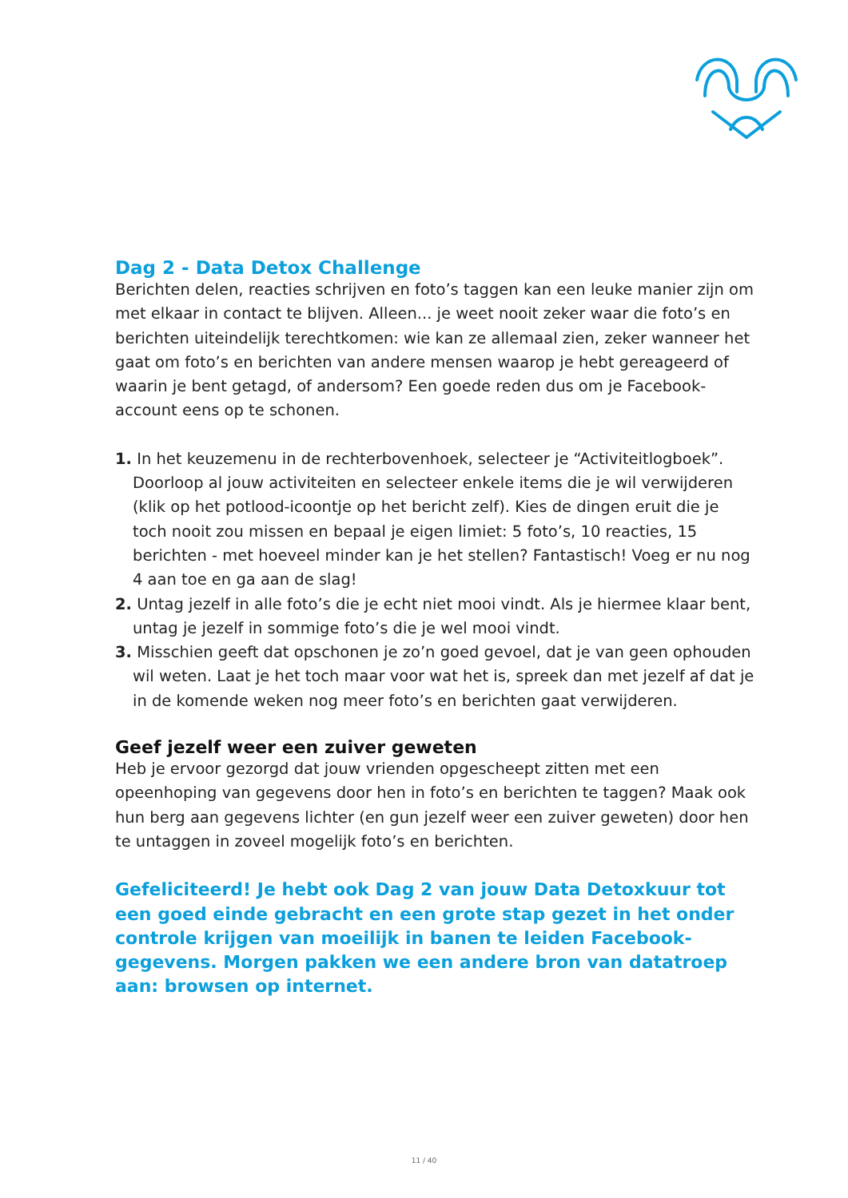Dag 2 - Data Detox Challenge
Berichten delen, reacties schrijven en foto’s taggen kan een leuke manier zijn om met elkaar in contact te blijven. Alleen... je weet nooit zeker waar die foto’s en berichten uiteindelijk terechtkomen: wie kan ze allemaal zien, zeker wanneer het gaat om foto’s en berichten van andere mensen waarop je hebt gereageerd of waarin je bent getagd, of andersom? Een goede reden dus om je Facebook-account eens op te schonen.
1. In het keuzemenu in de rechterbovenhoek, selecteer je “Activiteitlogboek”. Doorloop al jouw activiteiten en selecteer enkele items die je wil verwijderen (klik op het potlood-icoontje op het bericht zelf). Kies de dingen eruit die je toch nooit zou missen en bepaal je eigen limiet: 5 foto’s, 10 reacties, 15 berichten - met hoeveel minder kan je het stellen? Fantastisch! Voeg er nu nog 4 aan toe en ga aan de slag!
2. Untag jezelf in alle foto’s die je echt niet mooi vindt. Als je hiermee klaar bent, untag je jezelf in sommige foto’s die je wel mooi vindt.
3. Misschien geeft dat opschonen je zo’n goed gevoel, dat je van geen ophouden wil weten. Laat je het toch maar voor wat het is, spreek dan met jezelf af dat je in de komende weken nog meer foto’s en berichten gaat verwijderen.
Geef jezelf weer een zuiver geweten
Heb je ervoor gezorgd dat jouw vrienden opgescheept zitten met een opeenhoping van gegevens door hen in foto’s en berichten te taggen? Maak ook hun berg aan gegevens lichter (en gun jezelf weer een zuiver geweten) door hen te untaggen in zoveel mogelijk foto’s en berichten.
Gefeliciteerd! Je hebt ook Dag 2 van jouw Data Detoxkuur tot een goed einde gebracht en een grote stap gezet in het onder controle krijgen van moeilijk in banen te leiden Facebook-gegevens. Morgen pakken we een andere bron van datatroep aan: browsen op internet.
11 / 40